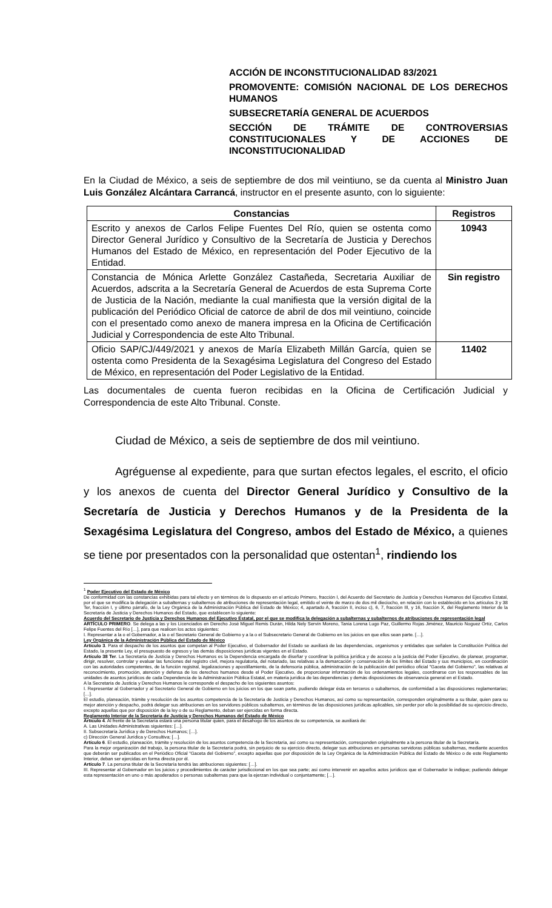ACCIÓN DE INCONSTITUCIONALIDAD 83/2021
PROMOVENTE: COMISIÓN NACIONAL DE LOS DERECHOS HUMANOS
SUBSECRETARÍA GENERAL DE ACUERDOS
SECCIÓN DE TRÁMITE DE CONTROVERSIAS CONSTITUCIONALES Y DE ACCIONES DE INCONSTITUCIONALIDAD
En la Ciudad de México, a seis de septiembre de dos mil veintiuno, se da cuenta al Ministro Juan Luis González Alcántara Carrancá, instructor en el presente asunto, con lo siguiente:
| Constancias | Registros |
| --- | --- |
| Escrito y anexos de Carlos Felipe Fuentes Del Río, quien se ostenta como Director General Jurídico y Consultivo de la Secretaría de Justicia y Derechos Humanos del Estado de México, en representación del Poder Ejecutivo de la Entidad. | 10943 |
| Constancia de Mónica Arlette González Castañeda, Secretaria Auxiliar de Acuerdos, adscrita a la Secretaría General de Acuerdos de esta Suprema Corte de Justicia de la Nación, mediante la cual manifiesta que la versión digital de la publicación del Periódico Oficial de catorce de abril de dos mil veintiuno, coincide con el presentado como anexo de manera impresa en la Oficina de Certificación Judicial y Correspondencia de este Alto Tribunal. | Sin registro |
| Oficio SAP/CJ/449/2021 y anexos de María Elizabeth Millán García, quien se ostenta como Presidenta de la Sexagésima Legislatura del Congreso del Estado de México, en representación del Poder Legislativo de la Entidad. | 11402 |
Las documentales de cuenta fueron recibidas en la Oficina de Certificación Judicial y Correspondencia de este Alto Tribunal. Conste.
Ciudad de México, a seis de septiembre de dos mil veintiuno.
Agréguense al expediente, para que surtan efectos legales, el escrito, el oficio y los anexos de cuenta del Director General Jurídico y Consultivo de la Secretaría de Justicia y Derechos Humanos y de la Presidenta de la Sexagésima Legislatura del Congreso, ambos del Estado de México, a quienes se tiene por presentados con la personalidad que ostentan<sup>1</sup>, rindiendo los
<sup>1</sup> Poder Ejecutivo del Estado de México
De conformidad con las constancias exhibidas para tal efecto y en términos de lo dispuesto en el artículo Primero, fracción I, del Acuerdo del Secretario de Justicia y Derechos Humanos del Ejecutivo Estatal, por el que se modifica la delegación a subalternas y subalternos de atribuciones de representación legal, emitido el veinte de marzo de dos mil dieciocho, en relación con lo establecido en los artículos 3 y 38 Ter, fracción I, y último párrafo, de la Ley Orgánica de la Administración Pública del Estado de México; 4, apartado A, fracción II, inciso c), 6, 7, fracción III, y 16, fracción X, del Reglamento Interior de la Secretaría de Justicia y Derechos Humanos del Estado, que establecen lo siguiente:
Acuerdo del Secretario de Justicia y Derechos Humanos del Ejecutivo Estatal, por el que se modifica la delegación a subalternas y subalternos de atribuciones de representación legal
ARTÍCULO PRIMERO. Se delega a las y los Licenciados en Derecho José Miguel Remis Durán, Hilda Nely Servín Moreno, Tania Lorena Lugo Paz, Guillermo Rojas Jiménez, Mauricio Noguez Ortíz, Carlos Felipe Fuentes del Río […], para que realicen los actos siguientes:
I. Representar a la o el Gobernador, a la o el Secretario General de Gobierno y a la o el Subsecretario General de Gobierno en los juicios en que ellos sean parte. […].
Ley Orgánica de la Administración Pública del Estado de México
Artículo 3. Para el despacho de los asuntos que competan al Poder Ejecutivo, el Gobernador del Estado se auxiliará de las dependencias, organismos y entidades que señalen la Constitución Política del Estado, la presente Ley, el presupuesto de egresos y las demás disposiciones jurídicas vigentes en el Estado.
Artículo 38 Ter. La Secretaría de Justicia y Derechos Humanos es la Dependencia encargada de diseñar y coordinar la política jurídica y de acceso a la justicia del Poder Ejecutivo, de planear, programar, dirigir, resolver, controlar y evaluar las funciones del registro civil, mejora regulatoria, del notariado, las relativas a la demarcación y conservación de los límites del Estado y sus municipios, en coordinación con las autoridades competentes, de la función registral, legalizaciones y apostillamiento, de la defensoría pública, administración de la publicación del periódico oficial "Gaceta del Gobierno", las relativas al reconocimiento, promoción, atención y defensa de los derechos humanos desde el Poder Ejecutivo, de proporcionar información de los ordenamientos legales, coordinarse con los responsables de las unidades de asuntos jurídicos de cada Dependencia de la Administración Pública Estatal, en materia jurídica de las dependencias y demás disposiciones de observancia general en el Estado.
A la Secretaría de Justicia y Derechos Humanos le corresponde el despacho de los siguientes asuntos:
I. Representar al Gobernador y al Secretario General de Gobierno en los juicios en los que sean parte, pudiendo delegar ésta en terceros o subalternos, de conformidad a las disposiciones reglamentarias; […].
El estudio, planeación, trámite y resolución de los asuntos competencia de la Secretaría de Justicia y Derechos Humanos, así como su representación, corresponden originalmente a su titular, quien para su mejor atención y despacho, podrá delegar sus atribuciones en los servidores públicos subalternos, en términos de las disposiciones jurídicas aplicables, sin perder por ello la posibilidad de su ejercicio directo, excepto aquellas que por disposición de la ley o de su Reglamento, deban ser ejercidas en forma directa.
Reglamento Interior de la Secretaría de Justicia y Derechos Humanos del Estado de México
Artículo 4. Al frente de la Secretaría estará una persona titular quien, para el desahogo de los asuntos de su competencia, se auxiliará de:
A. Las Unidades Administrativas siguientes: […].
II. Subsecretaría Jurídica y de Derechos Humanos; […].
c) Dirección General Jurídica y Consultiva; […].
Artículo 6. El estudio, planeación, trámite y resolución de los asuntos competencia de la Secretaría, así como su representación, corresponden originalmente a la persona titular de la Secretaría.
Para la mejor organización del trabajo, la persona titular de la Secretaría podrá, sin perjuicio de su ejercicio directo, delegar sus atribuciones en personas servidoras públicas subalternas, mediante acuerdos que deberán ser publicados en el Periódico Oficial “Gaceta del Gobierno”, excepto aquellas que por disposición de la Ley Orgánica de la Administración Pública del Estado de México o de este Reglamento Interior, deban ser ejercidas en forma directa por él.
Artículo 7. La persona titular de la Secretaría tendrá las atribuciones siguientes: […].
III. Representar al Gobernador en los juicios y procedimientos de carácter jurisdiccional en los que sea parte; así como intervenir en aquellos actos jurídicos que el Gobernador le indique; pudiendo delegar esta representación en uno o más apoderados o personas subalternas para que la ejerzan individual o conjuntamente; […].